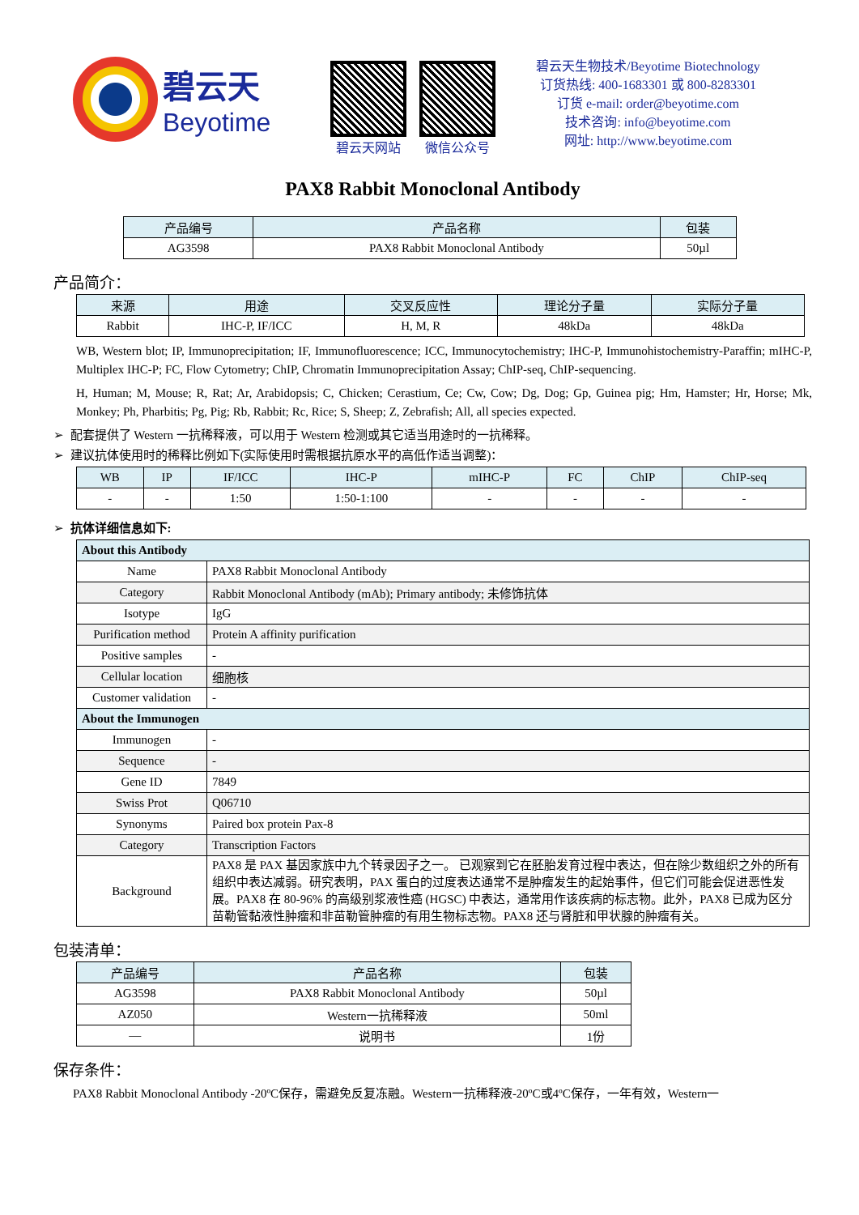碧云天
Beyotime
碧云天网站 微信公众号
碧云天生物技术/Beyotime Biotechnology
订货热线: 400-1683301 或 800-8283301
订货 e-mail: order@beyotime.com
技术咨询: info@beyotime.com
网址: http://www.beyotime.com
PAX8 Rabbit Monoclonal Antibody
| 产品编号 | 产品名称 | 包装 |
| --- | --- | --- |
| AG3598 | PAX8 Rabbit Monoclonal Antibody | 50µl |
产品简介：
| 来源 | 用途 | 交叉反应性 | 理论分子量 | 实际分子量 |
| --- | --- | --- | --- | --- |
| Rabbit | IHC-P, IF/ICC | H, M, R | 48kDa | 48kDa |
WB, Western blot; IP, Immunoprecipitation; IF, Immunofluorescence; ICC, Immunocytochemistry; IHC-P, Immunohistochemistry-Paraffin; mIHC-P, Multiplex IHC-P; FC, Flow Cytometry; ChIP, Chromatin Immunoprecipitation Assay; ChIP-seq, ChIP-sequencing.
H, Human; M, Mouse; R, Rat; Ar, Arabidopsis; C, Chicken; Cerastium, Ce; Cw, Cow; Dg, Dog; Gp, Guinea pig; Hm, Hamster; Hr, Horse; Mk, Monkey; Ph, Pharbitis; Pg, Pig; Rb, Rabbit; Rc, Rice; S, Sheep; Z, Zebrafish; All, all species expected.
➢ 配套提供了 Western 一抗稀释液，可以用于 Western 检测或其它适当用途时的一抗稀释。
➢ 建议抗体使用时的稀释比例如下(实际使用时需根据抗原水平的高低作适当调整)：
| WB | IP | IF/ICC | IHC-P | mIHC-P | FC | ChIP | ChIP-seq |
| --- | --- | --- | --- | --- | --- | --- | --- |
| - | - | 1:50 | 1:50-1:100 | - | - | - | - |
➢ 抗体详细信息如下:
| About this Antibody | |
| --- | --- |
| Name | PAX8 Rabbit Monoclonal Antibody |
| Category | Rabbit Monoclonal Antibody (mAb); Primary antibody; 未修饰抗体 |
| Isotype | IgG |
| Purification method | Protein A affinity purification |
| Positive samples | - |
| Cellular location | 细胞核 |
| Customer validation | - |
| About the Immunogen | |
| Immunogen | - |
| Sequence | - |
| Gene ID | 7849 |
| Swiss Prot | Q06710 |
| Synonyms | Paired box protein Pax-8 |
| Category | Transcription Factors |
| Background | PAX8 是 PAX 基因家族中九个转录因子之一。 已观察到它在胚胎发育过程中表达，但在除少数组织之外的所有组织中表达减弱。研究表明，PAX 蛋白的过度表达通常不是肿瘤发生的起始事件，但它们可能会促进恶性发展。PAX8 在 80-96% 的高级别浆液性癌 (HGSC) 中表达，通常用作该疾病的标志物。此外，PAX8 已成为区分苗勒管黏液性肿瘤和非苗勒管肿瘤的有用生物标志物。PAX8 还与肾脏和甲状腺的肿瘤有关。 |
包装清单：
| 产品编号 | 产品名称 | 包装 |
| --- | --- | --- |
| AG3598 | PAX8 Rabbit Monoclonal Antibody | 50µl |
| AZ050 | Western一抗稀释液 | 50ml |
| — | 说明书 | 1份 |
保存条件：
PAX8 Rabbit Monoclonal Antibody -20ºC保存，需避免反复冻融。Western一抗稀释液-20ºC或4ºC保存，一年有效，Western一